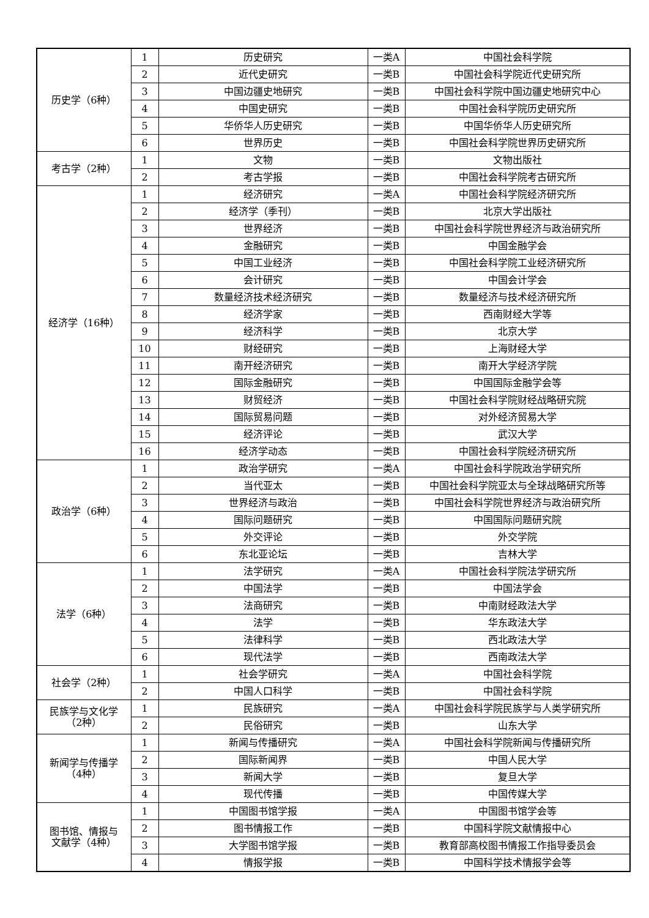| 历史学（6种） | 1 | 历史研究 | 一类A | 中国社会科学院 |
| | 2 | 近代史研究 | 一类B | 中国社会科学院近代史研究所 |
| | 3 | 中国边疆史地研究 | 一类B | 中国社会科学院中国边疆史地研究中心 |
| | 4 | 中国史研究 | 一类B | 中国社会科学院历史研究所 |
| | 5 | 华侨华人历史研究 | 一类B | 中国华侨华人历史研究所 |
| | 6 | 世界历史 | 一类B | 中国社会科学院世界历史研究所 |
| 考古学（2种） | 1 | 文物 | 一类B | 文物出版社 |
| | 2 | 考古学报 | 一类B | 中国社会科学院考古研究所 |
| 经济学（16种） | 1 | 经济研究 | 一类A | 中国社会科学院经济研究所 |
| | 2 | 经济学（季刊） | 一类B | 北京大学出版社 |
| | 3 | 世界经济 | 一类B | 中国社会科学院世界经济与政治研究所 |
| | 4 | 金融研究 | 一类B | 中国金融学会 |
| | 5 | 中国工业经济 | 一类B | 中国社会科学院工业经济研究所 |
| | 6 | 会计研究 | 一类B | 中国会计学会 |
| | 7 | 数量经济技术经济研究 | 一类B | 数量经济与技术经济研究所 |
| | 8 | 经济学家 | 一类B | 西南财经大学等 |
| | 9 | 经济科学 | 一类B | 北京大学 |
| | 10 | 财经研究 | 一类B | 上海财经大学 |
| | 11 | 南开经济研究 | 一类B | 南开大学经济学院 |
| | 12 | 国际金融研究 | 一类B | 中国国际金融学会等 |
| | 13 | 财贸经济 | 一类B | 中国社会科学院财经战略研究院 |
| | 14 | 国际贸易问题 | 一类B | 对外经济贸易大学 |
| | 15 | 经济评论 | 一类B | 武汉大学 |
| | 16 | 经济学动态 | 一类B | 中国社会科学院经济研究所 |
| 政治学（6种） | 1 | 政治学研究 | 一类A | 中国社会科学院政治学研究所 |
| | 2 | 当代亚太 | 一类B | 中国社会科学院亚太与全球战略研究所等 |
| | 3 | 世界经济与政治 | 一类B | 中国社会科学院世界经济与政治研究所 |
| | 4 | 国际问题研究 | 一类B | 中国国际问题研究院 |
| | 5 | 外交评论 | 一类B | 外交学院 |
| | 6 | 东北亚论坛 | 一类B | 吉林大学 |
| 法学（6种） | 1 | 法学研究 | 一类A | 中国社会科学院法学研究所 |
| | 2 | 中国法学 | 一类B | 中国法学会 |
| | 3 | 法商研究 | 一类B | 中南财经政法大学 |
| | 4 | 法学 | 一类B | 华东政法大学 |
| | 5 | 法律科学 | 一类B | 西北政法大学 |
| | 6 | 现代法学 | 一类B | 西南政法大学 |
| 社会学（2种） | 1 | 社会学研究 | 一类A | 中国社会科学院 |
| | 2 | 中国人口科学 | 一类B | 中国社会科学院 |
| 民族学与文化学 （2种） | 1 | 民族研究 | 一类A | 中国社会科学院民族学与人类学研究所 |
| | 2 | 民俗研究 | 一类B | 山东大学 |
| 新闻学与传播学 （4种） | 1 | 新闻与传播研究 | 一类A | 中国社会科学院新闻与传播研究所 |
| | 2 | 国际新闻界 | 一类B | 中国人民大学 |
| | 3 | 新闻大学 | 一类B | 复旦大学 |
| | 4 | 现代传播 | 一类B | 中国传媒大学 |
| 图书馆、情报与 文献学（4种） | 1 | 中国图书馆学报 | 一类A | 中国图书馆学会等 |
| | 2 | 图书情报工作 | 一类B | 中国科学院文献情报中心 |
| | 3 | 大学图书馆学报 | 一类B | 教育部高校图书情报工作指导委员会 |
| | 4 | 情报学报 | 一类B | 中国科学技术情报学会等 |